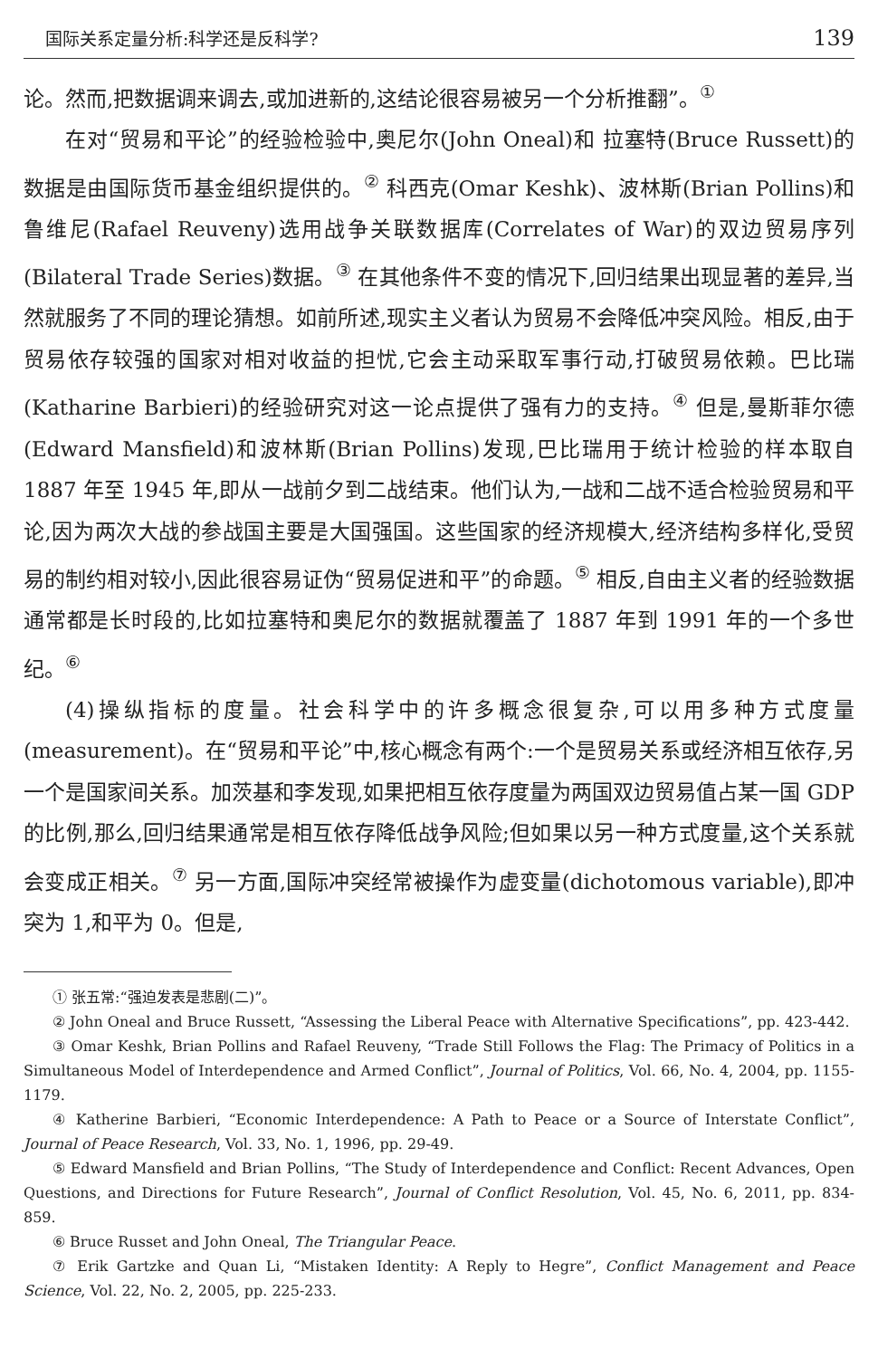国际关系定量分析:科学还是反科学? 139
论。然而,把数据调来调去,或加进新的,这结论很容易被另一个分析推翻”。<sup>①</sup>
在对“贸易和平论”的经验检验中,奥尼尔(John Oneal)和 拉塞特(Bruce Russett)的数据是由国际货币基金组织提供的。<sup>②</sup> 科西克(Omar Keshk)、波林斯(Brian Pollins)和鲁维尼(Rafael Reuveny)选用战争关联数据库(Correlates of War)的双边贸易序列(Bilateral Trade Series)数据。<sup>③</sup> 在其他条件不变的情况下,回归结果出现显著的差异,当然就服务了不同的理论猜想。如前所述,现实主义者认为贸易不会降低冲突风险。相反,由于贸易依存较强的国家对相对收益的担忧,它会主动采取军事行动,打破贸易依赖。巴比瑞(Katharine Barbieri)的经验研究对这一论点提供了强有力的支持。<sup>④</sup> 但是,曼斯菲尔德(Edward Mansfield)和波林斯(Brian Pollins)发现,巴比瑞用于统计检验的样本取自 1887 年至 1945 年,即从一战前夕到二战结束。他们认为,一战和二战不适合检验贸易和平论,因为两次大战的参战国主要是大国强国。这些国家的经济规模大,经济结构多样化,受贸易的制约相对较小,因此很容易证伪“贸易促进和平”的命题。<sup>⑤</sup> 相反,自由主义者的经验数据通常都是长时段的,比如拉塞特和奥尼尔的数据就覆盖了 1887 年到 1991 年的一个多世纪。<sup>⑥</sup>
(4)操纵指标的度量。社会科学中的许多概念很复杂,可以用多种方式度量(measurement)。在“贸易和平论”中,核心概念有两个:一个是贸易关系或经济相互依存,另一个是国家间关系。加茨基和李发现,如果把相互依存度量为两国双边贸易值占某一国 GDP 的比例,那么,回归结果通常是相互依存降低战争风险;但如果以另一种方式度量,这个关系就会变成正相关。<sup>⑦</sup> 另一方面,国际冲突经常被操作为虚变量(dichotomous variable),即冲突为 1,和平为 0。但是,
① 张五常:“强迫发表是悲剧(二)”。
② John Oneal and Bruce Russett, “Assessing the Liberal Peace with Alternative Specifications”, pp. 423-442.
③ Omar Keshk, Brian Pollins and Rafael Reuveny, “Trade Still Follows the Flag: The Primacy of Politics in a Simultaneous Model of Interdependence and Armed Conflict”, Journal of Politics, Vol. 66, No. 4, 2004, pp. 1155-1179.
④ Katherine Barbieri, “Economic Interdependence: A Path to Peace or a Source of Interstate Conflict”, Journal of Peace Research, Vol. 33, No. 1, 1996, pp. 29-49.
⑤ Edward Mansfield and Brian Pollins, “The Study of Interdependence and Conflict: Recent Advances, Open Questions, and Directions for Future Research”, Journal of Conflict Resolution, Vol. 45, No. 6, 2011, pp. 834-859.
⑥ Bruce Russet and John Oneal, The Triangular Peace.
⑦ Erik Gartzke and Quan Li, “Mistaken Identity: A Reply to Hegre”, Conflict Management and Peace Science, Vol. 22, No. 2, 2005, pp. 225-233.